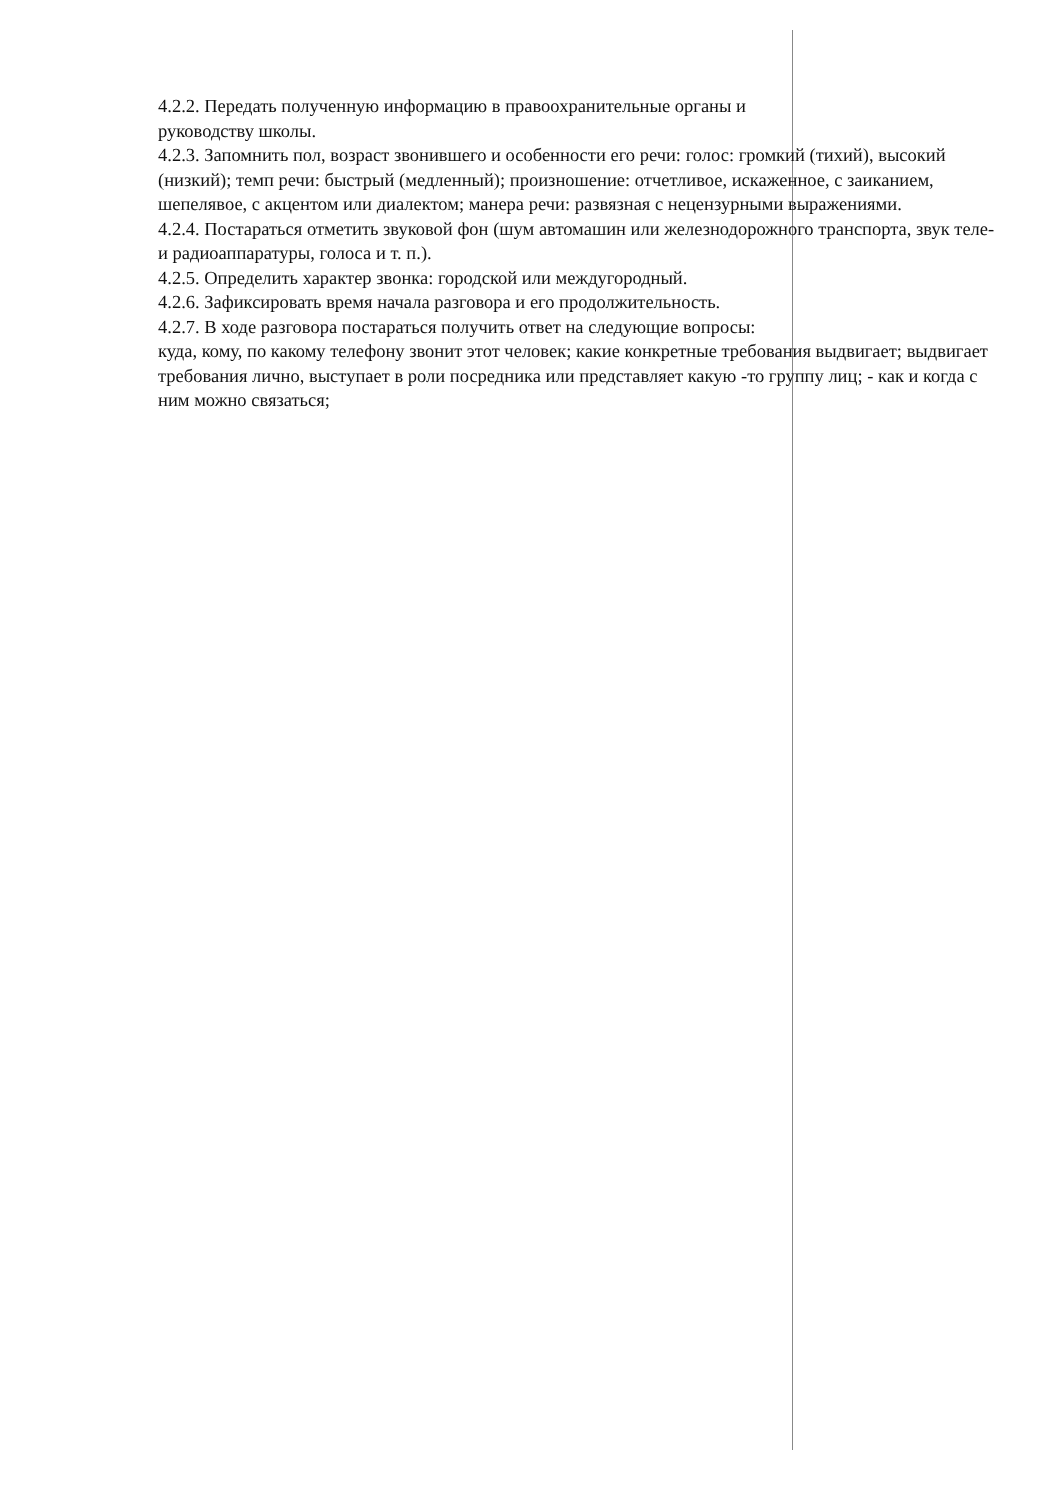4.2.2. Передать полученную информацию в правоохранительные органы и
руководству школы.
4.2.3. Запомнить пол, возраст звонившего и особенности его речи: голос: громкий (тихий), высокий (низкий); темп речи: быстрый (медленный); произношение: отчетливое, искаженное, с заиканием, шепелявое, с акцентом или диалектом; манера речи: развязная с нецензурными выражениями.
4.2.4. Постараться отметить звуковой фон (шум автомашин или железнодорожного транспорта, звук теле-и радиоаппаратуры, голоса и т. п.).
4.2.5. Определить характер звонка: городской или междугородный.
4.2.6. Зафиксировать время начала разговора и его продолжительность.
4.2.7. В ходе разговора постараться получить ответ на следующие вопросы:
куда, кому, по какому телефону звонит этот человек; какие конкретные требования выдвигает; выдвигает требования лично, выступает в роли посредника или представляет какую -то группу лиц; - как и когда с ним можно связаться;